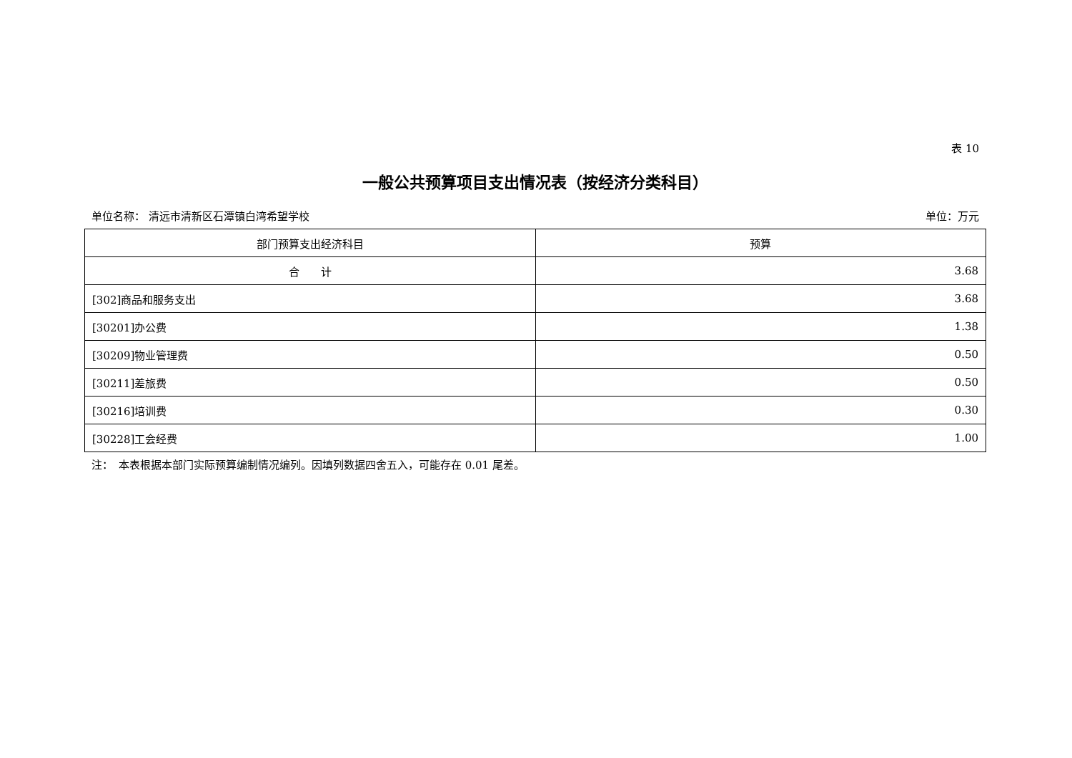表 10
一般公共预算项目支出情况表（按经济分类科目）
单位名称： 清远市清新区石潭镇白湾希望学校 单位：万元
| 部门预算支出经济科目 | 预算 |
| --- | --- |
| 合 计 | 3.68 |
| [302]商品和服务支出 | 3.68 |
| [30201]办公费 | 1.38 |
| [30209]物业管理费 | 0.50 |
| [30211]差旅费 | 0.50 |
| [30216]培训费 | 0.30 |
| [30228]工会经费 | 1.00 |
注：　本表根据本部门实际预算编制情况编列。因填列数据四舍五入，可能存在 0.01 尾差。